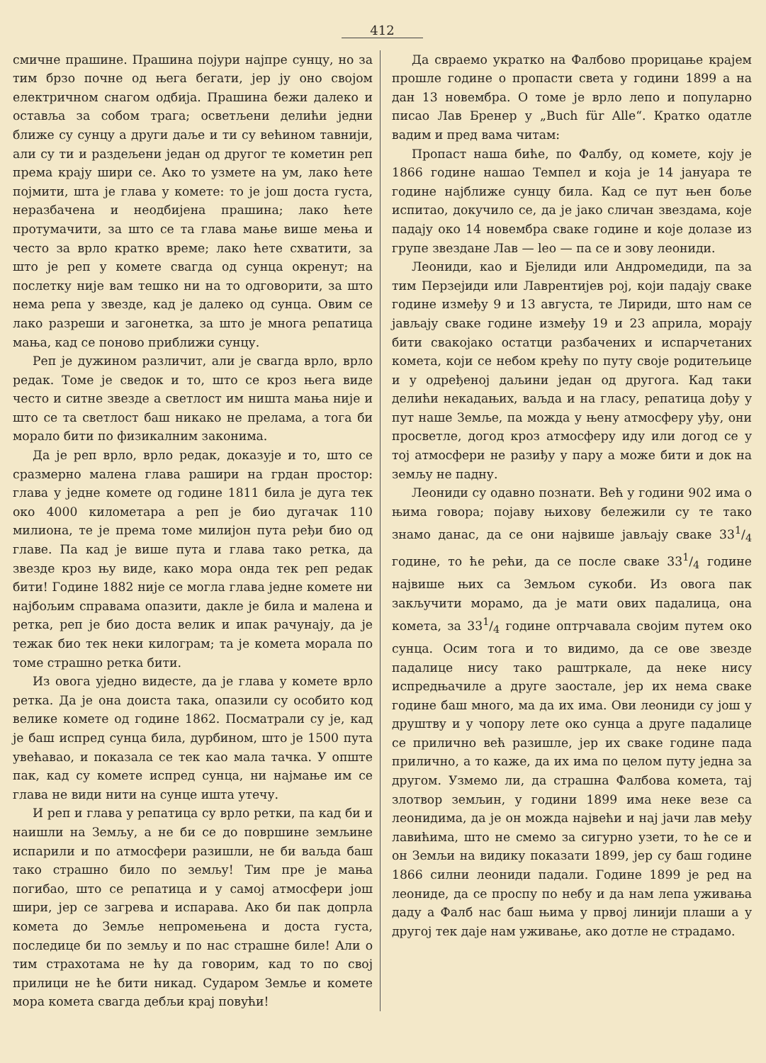412
смичне прашине. Прашина појури најпре сунцу, но за тим брзо почне од њега бегати, јер ју оно својом електричном снагом одбија. Прашина бежи далеко и оставља за собом трага; осветљени делићи једни ближе су сунцу а други даље и ти су већином тавнији, али су ти и раздељени један од другог те кометин реп према крају шири се. Ако то узмете на ум, лако ћете појмити, шта је глава у комете: то је још доста густа, неразбачена и неодбијена прашина; лако ћете протумачити, за што се та глава мање више мења и често за врло кратко време; лако ћете схватити, за што је реп у комете свагда од сунца окренут; на послетку није вам тешко ни на то одговорити, за што нема репа у звезде, кад је далеко од сунца. Овим се лако разреши и загонетка, за што је многа репатица мања, кад се поново приближи сунцу.
Реп је дужином различит, али је свагда врло, врло редак. Томе је сведок и то, што се кроз њега виде често и ситне звезде а светлост им ништа мања није и што се та светлост баш никако не прелама, а тога би морало бити по физикалним законима.
Да је реп врло, врло редак, доказује и то, што се сразмерно малена глава рашири на грдан простор: глава у једне комете од године 1811 била је дуга тек око 4000 километара а реп је био дугачак 110 милиона, те је према томе милијон пута ређи био од главе. Па кад је више пута и глава тако ретка, да звезде кроз њу виде, како мора онда тек реп редак бити! Године 1882 није се могла глава једне комете ни најбољим справама опазити, дакле је била и малена и ретка, реп је био доста велик и ипак рачунају, да је тежак био тек неки килограм; та је комета морала по томе страшно ретка бити.
Из овога уједно видесте, да је глава у комете врло ретка. Да је она доиста така, опазили су особито код велике комете од године 1862. Посматрали су је, кад је баш испред сунца била, дурбином, што је 1500 пута увећавао, и показала се тек као мала тачка. У опште пак, кад су комете испред сунца, ни најмање им се глава не види нити на сунце ишта утечу.
И реп и глава у репатица су врло ретки, па кад би и наишли на Земљу, а не би се до површине земљине испарили и по атмосфери разишли, не би ваљда баш тако страшно било по земљу! Тим пре је мања погибао, што се репатица и у самој атмосфери још шири, јер се загрева и испарава. Ако би пак допрла комета до Земље непромењена и доста густа, последице би по земљу и по нас страшне биле! Али о тим страхотама не ћу да говорим, кад то по свој прилици не ће бити никад. Сударом Земље и комете мора комета свагда дебљи крај повући!
Да свраемо укратко на Фалбово прорицање крајем прошле године о пропасти света у години 1899 а на дан 13 новембра. О томе је врло лепо и популарно писао Лав Бренер у „Buch für Alle“. Кратко одатле вадим и пред вама читам:
Пропаст наша биће, по Фалбу, од комете, коју је 1866 године нашао Темпел и која је 14 јануара те године најближе сунцу била. Кад се пут њен боље испитао, докучило се, да је јако сличан звездама, које падају око 14 новембра сваке године и које долазе из групе звездане Лав — leo — па се и зову леониди.
Леониди, као и Бјелиди или Андромедиди, па за тим Перзејиди или Лаврентијев рој, који падају сваке године између 9 и 13 августа, те Лириди, што нам се јављају сваке године између 19 и 23 априла, морају бити свакојако остатци разбачених и испарчетаних комета, који се небом крећу по путу своје родитељице и у одређеној даљини један од другога. Кад таки делићи некадањих, ваљда и на гласу, репатица дођу у пут наше Земље, па можда у њену атмосферу уђу, они просветле, догод кроз атмосферу иду или догод се у тој атмосфери не разиђу у пару а може бити и док на земљу не падну.
Леониди су одавно познати. Већ у години 902 има о њима говора; појаву њихову бележили су те тако знамо данас, да се они највише јављају сваке 331/4 године, то ће рећи, да се после сваке 331/4 године највише њих са Земљом сукоби. Из овога пак закључити морамо, да је мати ових падалица, она комета, за 331/4 године оптрчавала својим путем око сунца. Осим тога и то видимо, да се ове звезде падалице нису тако раштркале, да неке нису испредњачиле а друге заостале, јер их нема сваке године баш много, ма да их има. Ови леониди су још у друштву и у чопору лете око сунца а друге падалице се прилично већ разишле, јер их сваке године пада прилично, а то каже, да их има по целом путу једна за другом. Узмемо ли, да страшна Фалбова комета, тај злотвор земљин, у години 1899 има неке везе са леонидима, да је он можда највећи и нај јачи лав међу лавићима, што не смемо за сигурно узети, то ће се и он Земљи на видику показати 1899, јер су баш године 1866 силни леониди падали. Године 1899 је ред на леониде, да се проспу по небу и да нам лепа уживања даду а Фалб нас баш њима у првој линији плаши а у другој тек даје нам уживање, ако дотле не страдамо.